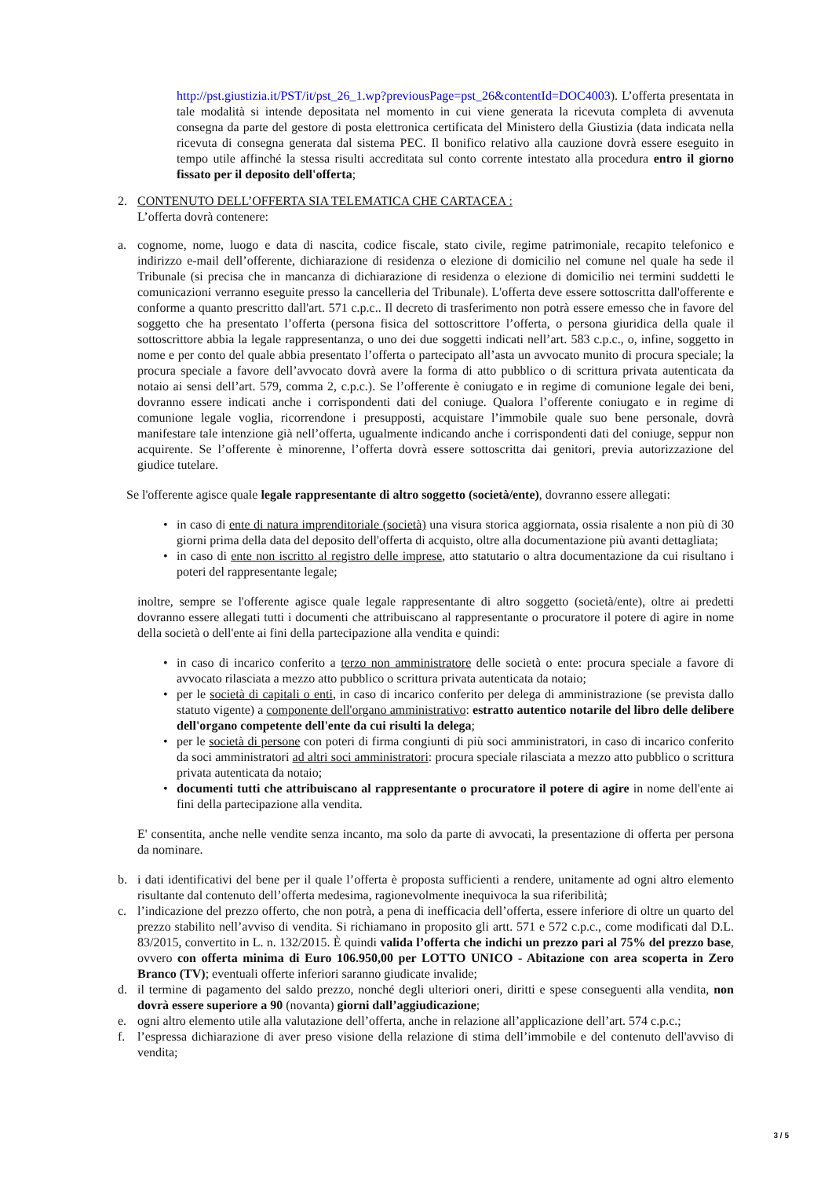http://pst.giustizia.it/PST/it/pst_26_1.wp?previousPage=pst_26&contentId=DOC4003). L’offerta presentata in tale modalità si intende depositata nel momento in cui viene generata la ricevuta completa di avvenuta consegna da parte del gestore di posta elettronica certificata del Ministero della Giustizia (data indicata nella ricevuta di consegna generata dal sistema PEC. Il bonifico relativo alla cauzione dovrà essere eseguito in tempo utile affinché la stessa risulti accreditata sul conto corrente intestato alla procedura entro il giorno fissato per il deposito dell'offerta;
2. CONTENUTO DELL’OFFERTA SIA TELEMATICA CHE CARTACEA :
L’offerta dovrà contenere:
a. cognome, nome, luogo e data di nascita, codice fiscale, stato civile, regime patrimoniale, recapito telefonico e indirizzo e-mail dell’offerente, dichiarazione di residenza o elezione di domicilio nel comune nel quale ha sede il Tribunale (si precisa che in mancanza di dichiarazione di residenza o elezione di domicilio nei termini suddetti le comunicazioni verranno eseguite presso la cancelleria del Tribunale). L'offerta deve essere sottoscritta dall'offerente e conforme a quanto prescritto dall'art. 571 c.p.c.. Il decreto di trasferimento non potrà essere emesso che in favore del soggetto che ha presentato l’offerta (persona fisica del sottoscrittore l’offerta, o persona giuridica della quale il sottoscrittore abbia la legale rappresentanza, o uno dei due soggetti indicati nell’art. 583 c.p.c., o, infine, soggetto in nome e per conto del quale abbia presentato l’offerta o partecipato all’asta un avvocato munito di procura speciale; la procura speciale a favore dell’avvocato dovrà avere la forma di atto pubblico o di scrittura privata autenticata da notaio ai sensi dell’art. 579, comma 2, c.p.c.). Se l’offerente è coniugato e in regime di comunione legale dei beni, dovranno essere indicati anche i corrispondenti dati del coniuge. Qualora l’offerente coniugato e in regime di comunione legale voglia, ricorrendone i presupposti, acquistare l’immobile quale suo bene personale, dovrà manifestare tale intenzione già nell’offerta, ugualmente indicando anche i corrispondenti dati del coniuge, seppur non acquirente. Se l’offerente è minorenne, l’offerta dovrà essere sottoscritta dai genitori, previa autorizzazione del giudice tutelare.
Se l'offerente agisce quale legale rappresentante di altro soggetto (società/ente), dovranno essere allegati:
• in caso di ente di natura imprenditoriale (società) una visura storica aggiornata, ossia risalente a non più di 30 giorni prima della data del deposito dell'offerta di acquisto, oltre alla documentazione più avanti dettagliata;
• in caso di ente non iscritto al registro delle imprese, atto statutario o altra documentazione da cui risultano i poteri del rappresentante legale;
inoltre, sempre se l'offerente agisce quale legale rappresentante di altro soggetto (società/ente), oltre ai predetti dovranno essere allegati tutti i documenti che attribuiscano al rappresentante o procuratore il potere di agire in nome della società o dell'ente ai fini della partecipazione alla vendita e quindi:
• in caso di incarico conferito a terzo non amministratore delle società o ente: procura speciale a favore di avvocato rilasciata a mezzo atto pubblico o scrittura privata autenticata da notaio;
• per le società di capitali o enti, in caso di incarico conferito per delega di amministrazione (se prevista dallo statuto vigente) a componente dell'organo amministrativo: estratto autentico notarile del libro delle delibere dell'organo competente dell'ente da cui risulti la delega;
• per le società di persone con poteri di firma congiunti di più soci amministratori, in caso di incarico conferito da soci amministratori ad altri soci amministratori: procura speciale rilasciata a mezzo atto pubblico o scrittura privata autenticata da notaio;
• documenti tutti che attribuiscano al rappresentante o procuratore il potere di agire in nome dell'ente ai fini della partecipazione alla vendita.
E' consentita, anche nelle vendite senza incanto, ma solo da parte di avvocati, la presentazione di offerta per persona da nominare.
b. i dati identificativi del bene per il quale l’offerta è proposta sufficienti a rendere, unitamente ad ogni altro elemento risultante dal contenuto dell’offerta medesima, ragionevolmente inequivoca la sua riferibilità;
c. l’indicazione del prezzo offerto, che non potrà, a pena di inefficacia dell’offerta, essere inferiore di oltre un quarto del prezzo stabilito nell’avviso di vendita. Si richiamano in proposito gli artt. 571 e 572 c.p.c., come modificati dal D.L. 83/2015, convertito in L. n. 132/2015. È quindi valida l’offerta che indichi un prezzo pari al 75% del prezzo base, ovvero con offerta minima di Euro 106.950,00 per LOTTO UNICO - Abitazione con area scoperta in Zero Branco (TV); eventuali offerte inferiori saranno giudicate invalide;
d. il termine di pagamento del saldo prezzo, nonché degli ulteriori oneri, diritti e spese conseguenti alla vendita, non dovrà essere superiore a 90 (novanta) giorni dall’aggiudicazione;
e. ogni altro elemento utile alla valutazione dell’offerta, anche in relazione all’applicazione dell’art. 574 c.p.c.;
f. l’espressa dichiarazione di aver preso visione della relazione di stima dell’immobile e del contenuto dell'avviso di vendita;
3 / 5